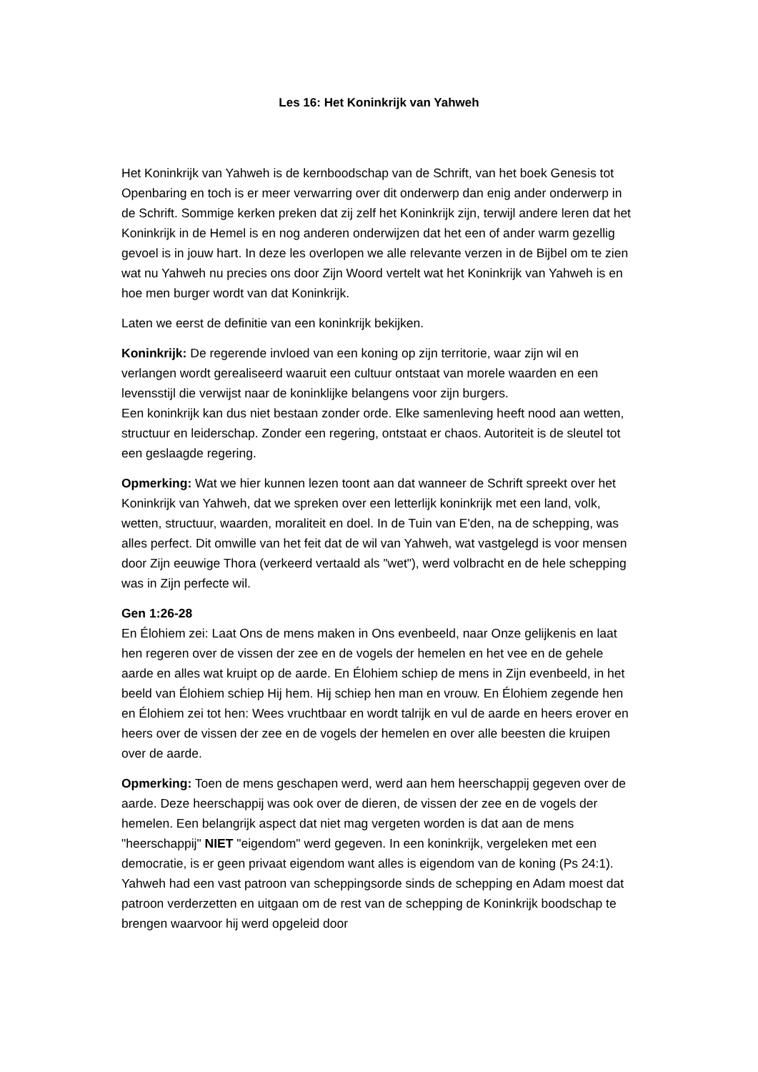Les 16: Het Koninkrijk van Yahweh
Het Koninkrijk van Yahweh is de kernboodschap van de Schrift, van het boek Genesis tot Openbaring en toch is er meer verwarring over dit onderwerp dan enig ander onderwerp in de Schrift. Sommige kerken preken dat zij zelf het Koninkrijk zijn, terwijl andere leren dat het Koninkrijk in de Hemel is en nog anderen onderwijzen dat het een of ander warm gezellig gevoel is in jouw hart. In deze les overlopen we alle relevante verzen in de Bijbel om te zien wat nu Yahweh nu precies ons door Zijn Woord vertelt wat het Koninkrijk van Yahweh is en hoe men burger wordt van dat Koninkrijk.
Laten we eerst de definitie van een koninkrijk bekijken.
Koninkrijk: De regerende invloed van een koning op zijn territorie, waar zijn wil en verlangen wordt gerealiseerd waaruit een cultuur ontstaat van morele waarden en een levensstijl die verwijst naar de koninklijke belangens voor zijn burgers.
Een koninkrijk kan dus niet bestaan zonder orde. Elke samenleving heeft nood aan wetten, structuur en leiderschap. Zonder een regering, ontstaat er chaos. Autoriteit is de sleutel tot een geslaagde regering.
Opmerking: Wat we hier kunnen lezen toont aan dat wanneer de Schrift spreekt over het Koninkrijk van Yahweh, dat we spreken over een letterlijk koninkrijk met een land, volk, wetten, structuur, waarden, moraliteit en doel. In de Tuin van E'den, na de schepping, was alles perfect. Dit omwille van het feit dat de wil van Yahweh, wat vastgelegd is voor mensen door Zijn eeuwige Thora (verkeerd vertaald als "wet"), werd volbracht en de hele schepping was in Zijn perfecte wil.
Gen 1:26-28
En Élohiem zei: Laat Ons de mens maken in Ons evenbeeld, naar Onze gelijkenis en laat hen regeren over de vissen der zee en de vogels der hemelen en het vee en de gehele aarde en alles wat kruipt op de aarde. En Élohiem schiep de mens in Zijn evenbeeld, in het beeld van Élohiem schiep Hij hem. Hij schiep hen man en vrouw. En Élohiem zegende hen en Élohiem zei tot hen: Wees vruchtbaar en wordt talrijk en vul de aarde en heers erover en heers over de vissen der zee en de vogels der hemelen en over alle beesten die kruipen over de aarde.
Opmerking: Toen de mens geschapen werd, werd aan hem heerschappij gegeven over de aarde. Deze heerschappij was ook over de dieren, de vissen der zee en de vogels der hemelen. Een belangrijk aspect dat niet mag vergeten worden is dat aan de mens "heerschappij" NIET "eigendom" werd gegeven. In een koninkrijk, vergeleken met een democratie, is er geen privaat eigendom want alles is eigendom van de koning (Ps 24:1). Yahweh had een vast patroon van scheppingsorde sinds de schepping en Adam moest dat patroon verderzetten en uitgaan om de rest van de schepping de Koninkrijk boodschap te brengen waarvoor hij werd opgeleid door